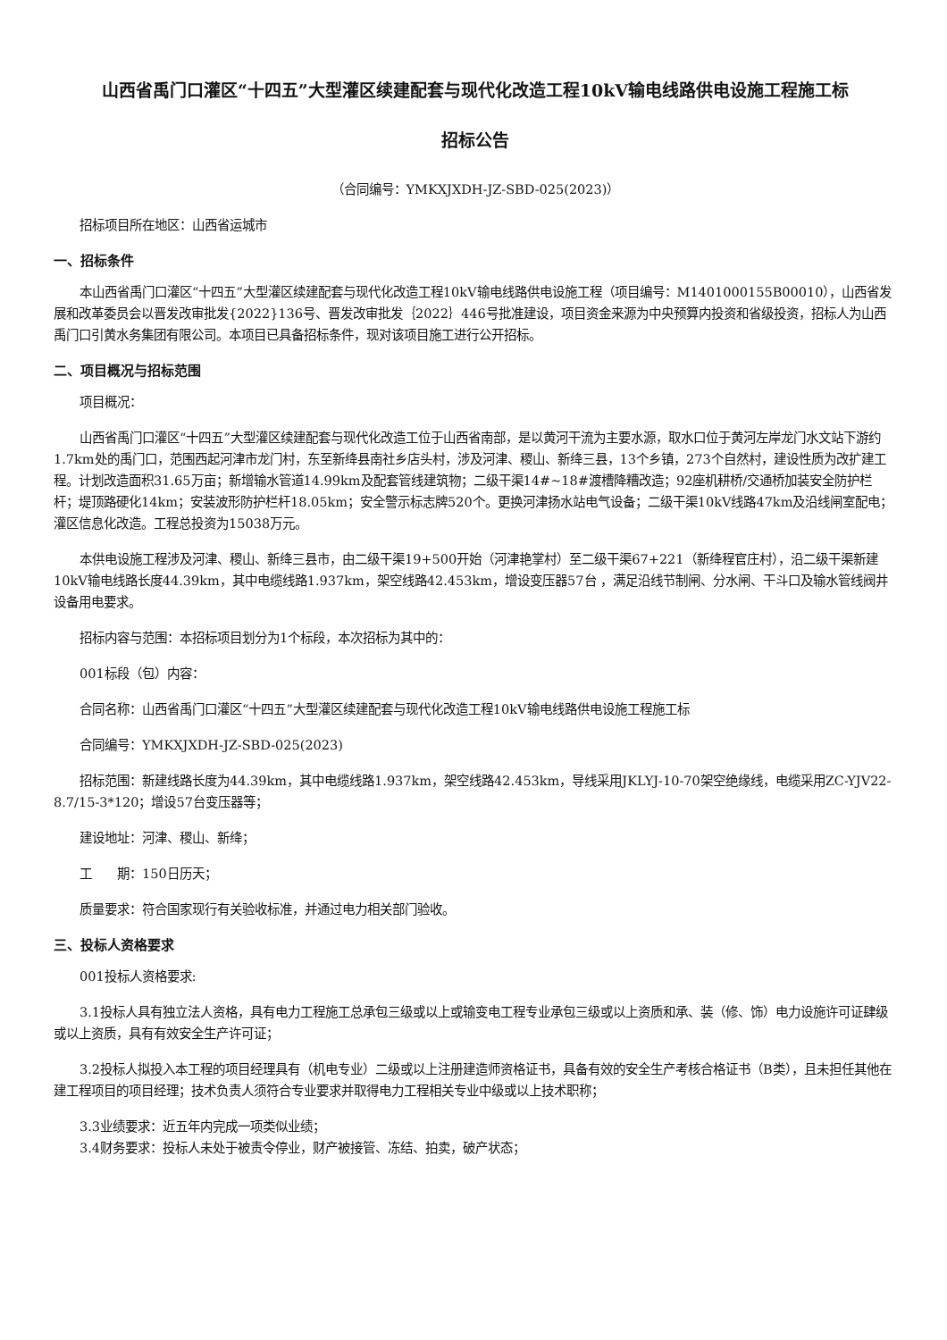山西省禹门口灌区“十四五”大型灌区续建配套与现代化改造工程10kV输电线路供电设施工程施工标
招标公告
（合同编号：YMKXJXDH-JZ-SBD-025(2023)）
招标项目所在地区：山西省运城市
一、招标条件
本山西省禹门口灌区“十四五”大型灌区续建配套与现代化改造工程10kV输电线路供电设施工程（项目编号：M1401000155B00010），山西省发展和改革委员会以晋发改审批发{2022}136号、晋发改审批发｛2022｝446号批准建设，项目资金来源为中央预算内投资和省级投资，招标人为山西禹门口引黄水务集团有限公司。本项目已具备招标条件，现对该项目施工进行公开招标。
二、项目概况与招标范围
项目概况：
山西省禹门口灌区“十四五”大型灌区续建配套与现代化改造工位于山西省南部，是以黄河干流为主要水源，取水口位于黄河左岸龙门水文站下游约1.7km处的禹门口，范围西起河津市龙门村，东至新绛县南社乡店头村，涉及河津、稷山、新绛三县，13个乡镇，273个自然村，建设性质为改扩建工程。计划改造面积31.65万亩；新增输水管道14.99km及配套管线建筑物；二级干渠14#~18#渡槽降糟改造；92座机耕桥/交通桥加装安全防护栏杆；堤顶路硬化14km；安装波形防护栏杆18.05km；安全警示标志牌520个。更换河津扬水站电气设备；二级干渠10kV线路47km及沿线闸室配电；灌区信息化改造。工程总投资为15038万元。
本供电设施工程涉及河津、稷山、新绛三县市，由二级干渠19+500开始（河津艳掌村）至二级干渠67+221（新绛程官庄村），沿二级干渠新建10kV输电线路长度44.39km，其中电缆线路1.937km，架空线路42.453km，增设变压器57台 ，满足沿线节制闸、分水闸、干斗口及输水管线阀井设备用电要求。
招标内容与范围：本招标项目划分为1个标段，本次招标为其中的：
001标段（包）内容：
合同名称：山西省禹门口灌区“十四五”大型灌区续建配套与现代化改造工程10kV输电线路供电设施工程施工标
合同编号：YMKXJXDH-JZ-SBD-025(2023)
招标范围：新建线路长度为44.39km，其中电缆线路1.937km，架空线路42.453km，导线采用JKLYJ-10-70架空绝缘线，电缆采用ZC-YJV22-8.7/15-3*120；增设57台变压器等；
建设地址：河津、稷山、新绛；
工　　期：150日历天；
质量要求：符合国家现行有关验收标准，并通过电力相关部门验收。
三、投标人资格要求
001投标人资格要求:
3.1投标人具有独立法人资格，具有电力工程施工总承包三级或以上或输变电工程专业承包三级或以上资质和承、装（修、饰）电力设施许可证肆级或以上资质，具有有效安全生产许可证；
3.2投标人拟投入本工程的项目经理具有（机电专业）二级或以上注册建造师资格证书，具备有效的安全生产考核合格证书（B类），且未担任其他在建工程项目的项目经理；技术负责人须符合专业要求并取得电力工程相关专业中级或以上技术职称；
3.3业绩要求：近五年内完成一项类似业绩；
3.4财务要求：投标人未处于被责令停业，财产被接管、冻结、拍卖，破产状态；